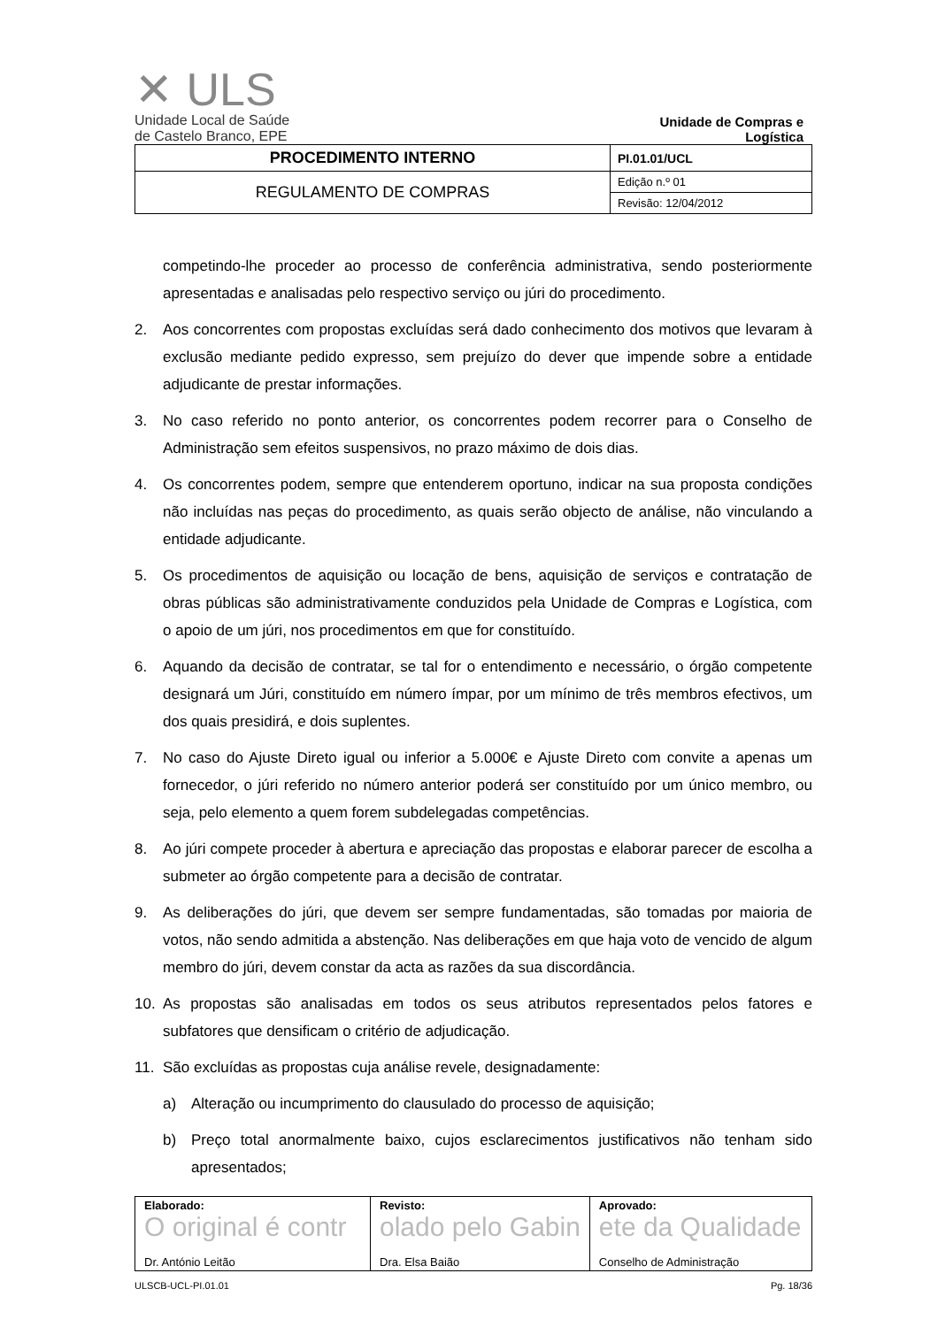✕ ULS
Unidade Local de Saúde
de Castelo Branco, EPE
Unidade de Compras e
Logística
| PROCEDIMENTO INTERNO | PI.01.01/UCL |
| REGULAMENTO DE COMPRAS | Edição n.º 01 |
| | Revisão: 12/04/2012 |
competindo-lhe proceder ao processo de conferência administrativa, sendo posteriormente apresentadas e analisadas pelo respectivo serviço ou júri do procedimento.
2. Aos concorrentes com propostas excluídas será dado conhecimento dos motivos que levaram à exclusão mediante pedido expresso, sem prejuízo do dever que impende sobre a entidade adjudicante de prestar informações.
3. No caso referido no ponto anterior, os concorrentes podem recorrer para o Conselho de Administração sem efeitos suspensivos, no prazo máximo de dois dias.
4. Os concorrentes podem, sempre que entenderem oportuno, indicar na sua proposta condições não incluídas nas peças do procedimento, as quais serão objecto de análise, não vinculando a entidade adjudicante.
5. Os procedimentos de aquisição ou locação de bens, aquisição de serviços e contratação de obras públicas são administrativamente conduzidos pela Unidade de Compras e Logística, com o apoio de um júri, nos procedimentos em que for constituído.
6. Aquando da decisão de contratar, se tal for o entendimento e necessário, o órgão competente designará um Júri, constituído em número ímpar, por um mínimo de três membros efectivos, um dos quais presidirá, e dois suplentes.
7. No caso do Ajuste Direto igual ou inferior a 5.000€ e Ajuste Direto com convite a apenas um fornecedor, o júri referido no número anterior poderá ser constituído por um único membro, ou seja, pelo elemento a quem forem subdelegadas competências.
8. Ao júri compete proceder à abertura e apreciação das propostas e elaborar parecer de escolha a submeter ao órgão competente para a decisão de contratar.
9. As deliberações do júri, que devem ser sempre fundamentadas, são tomadas por maioria de votos, não sendo admitida a abstenção. Nas deliberações em que haja voto de vencido de algum membro do júri, devem constar da acta as razões da sua discordância.
10. As propostas são analisadas em todos os seus atributos representados pelos fatores e subfatores que densificam o critério de adjudicação.
11. São excluídas as propostas cuja análise revele, designadamente:
a) Alteração ou incumprimento do clausulado do processo de aquisição;
b) Preço total anormalmente baixo, cujos esclarecimentos justificativos não tenham sido apresentados;
| Elaborado: O original é contr Dr. António Leitão | Revisto: olado pelo Gabin Dra. Elsa Baião | Aprovado: ete da Qualidade Conselho de Administração |
ULSCB-UCL-PI.01.01 Pg. 18/36